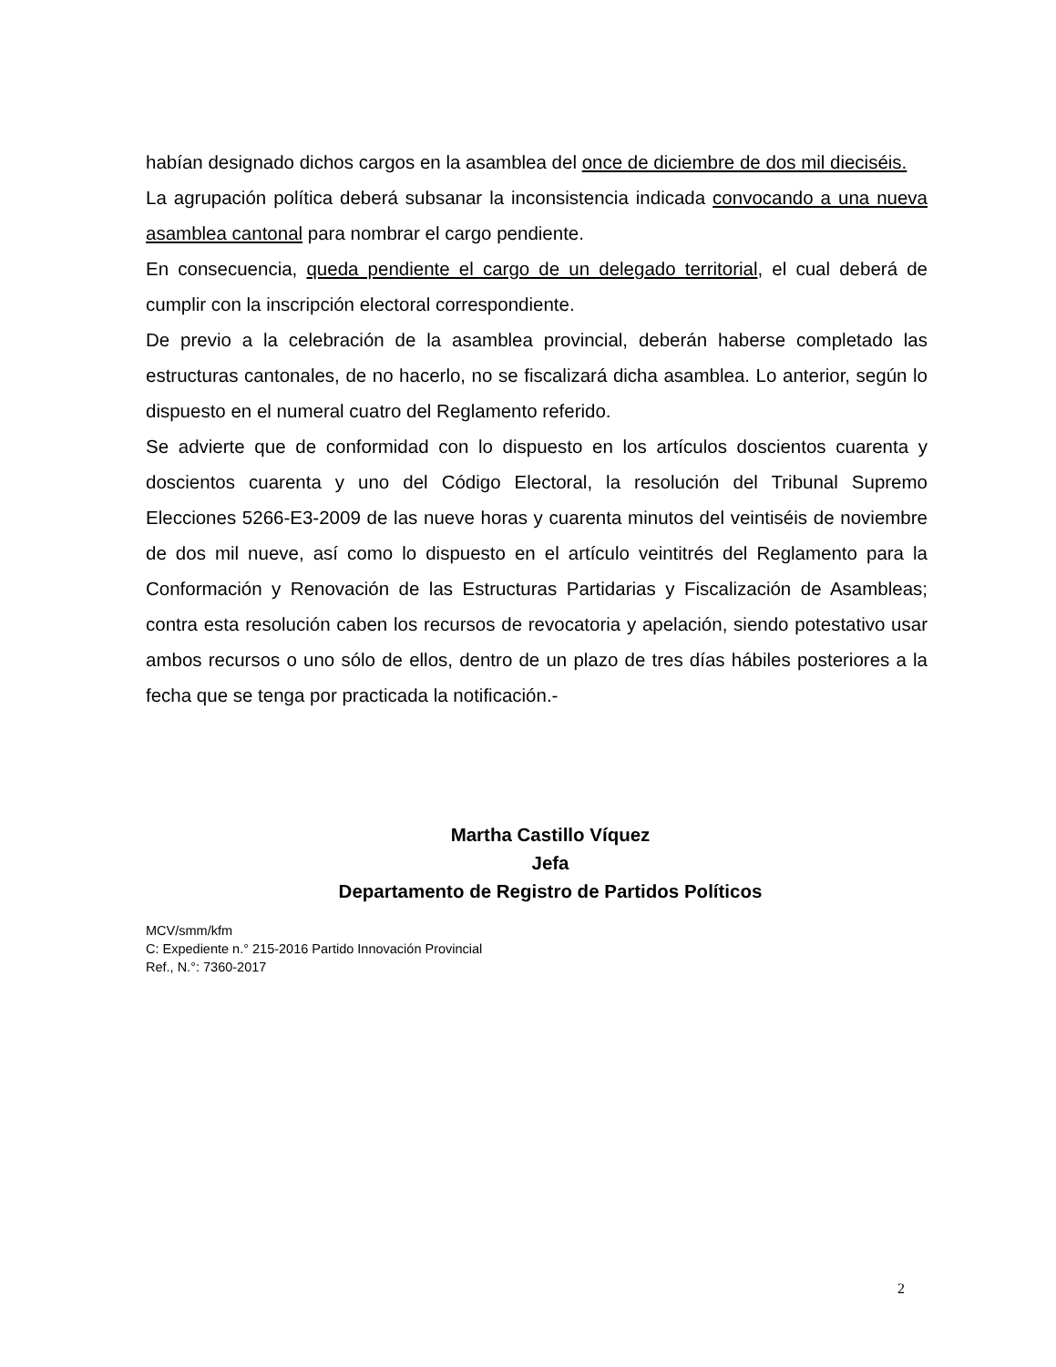habían designado dichos cargos en la asamblea del once de diciembre de dos mil dieciséis.
La agrupación política deberá subsanar la inconsistencia indicada convocando a una nueva asamblea cantonal para nombrar el cargo pendiente.
En consecuencia, queda pendiente el cargo de un delegado territorial, el cual deberá de cumplir con la inscripción electoral correspondiente.
De previo a la celebración de la asamblea provincial, deberán haberse completado las estructuras cantonales, de no hacerlo, no se fiscalizará dicha asamblea. Lo anterior, según lo dispuesto en el numeral cuatro del Reglamento referido.
Se advierte que de conformidad con lo dispuesto en los artículos doscientos cuarenta y doscientos cuarenta y uno del Código Electoral, la resolución del Tribunal Supremo Elecciones 5266-E3-2009 de las nueve horas y cuarenta minutos del veintiséis de noviembre de dos mil nueve, así como lo dispuesto en el artículo veintitrés del Reglamento para la Conformación y Renovación de las Estructuras Partidarias y Fiscalización de Asambleas; contra esta resolución caben los recursos de revocatoria y apelación, siendo potestativo usar ambos recursos o uno sólo de ellos, dentro de un plazo de tres días hábiles posteriores a la fecha que se tenga por practicada la notificación.-
Martha Castillo Víquez
Jefa
Departamento de Registro de Partidos Políticos
MCV/smm/kfm
C: Expediente n.° 215-2016 Partido Innovación Provincial
Ref., N.°: 7360-2017
2